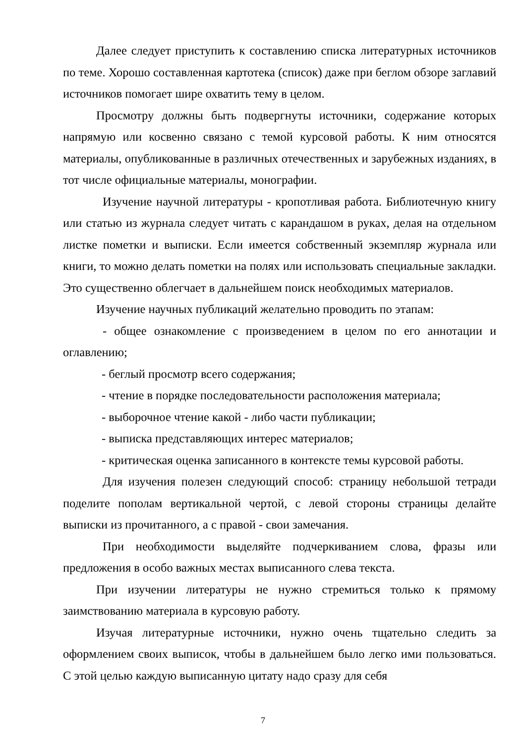Далее следует приступить к составлению списка литературных источников по теме. Хорошо составленная картотека (список) даже при беглом обзоре заглавий источников помогает шире охватить тему в целом.
Просмотру должны быть подвергнуты источники, содержание которых напрямую или косвенно связано с темой курсовой работы. К ним относятся материалы, опубликованные в различных отечественных и зарубежных изданиях, в тот числе официальные материалы, монографии.
Изучение научной литературы - кропотливая работа. Библиотечную книгу или статью из журнала следует читать с карандашом в руках, делая на отдельном листке пометки и выписки. Если имеется собственный экземпляр журнала или книги, то можно делать пометки на полях или использовать специальные закладки. Это существенно облегчает в дальнейшем поиск необходимых материалов.
Изучение научных публикаций желательно проводить по этапам:
- общее ознакомление с произведением в целом по его аннотации и оглавлению;
- беглый просмотр всего содержания;
- чтение в порядке последовательности расположения материала;
- выборочное чтение какой - либо части публикации;
- выписка представляющих интерес материалов;
- критическая оценка записанного в контексте темы курсовой работы.
Для изучения полезен следующий способ: страницу небольшой тетради поделите пополам вертикальной чертой, с левой стороны страницы делайте выписки из прочитанного, а с правой - свои замечания.
При необходимости выделяйте подчеркиванием слова, фразы или предложения в особо важных местах выписанного слева текста.
При изучении литературы не нужно стремиться только к прямому заимствованию материала в курсовую работу.
Изучая литературные источники, нужно очень тщательно следить за оформлением своих выписок, чтобы в дальнейшем было легко ими пользоваться. С этой целью каждую выписанную цитату надо сразу для себя
7